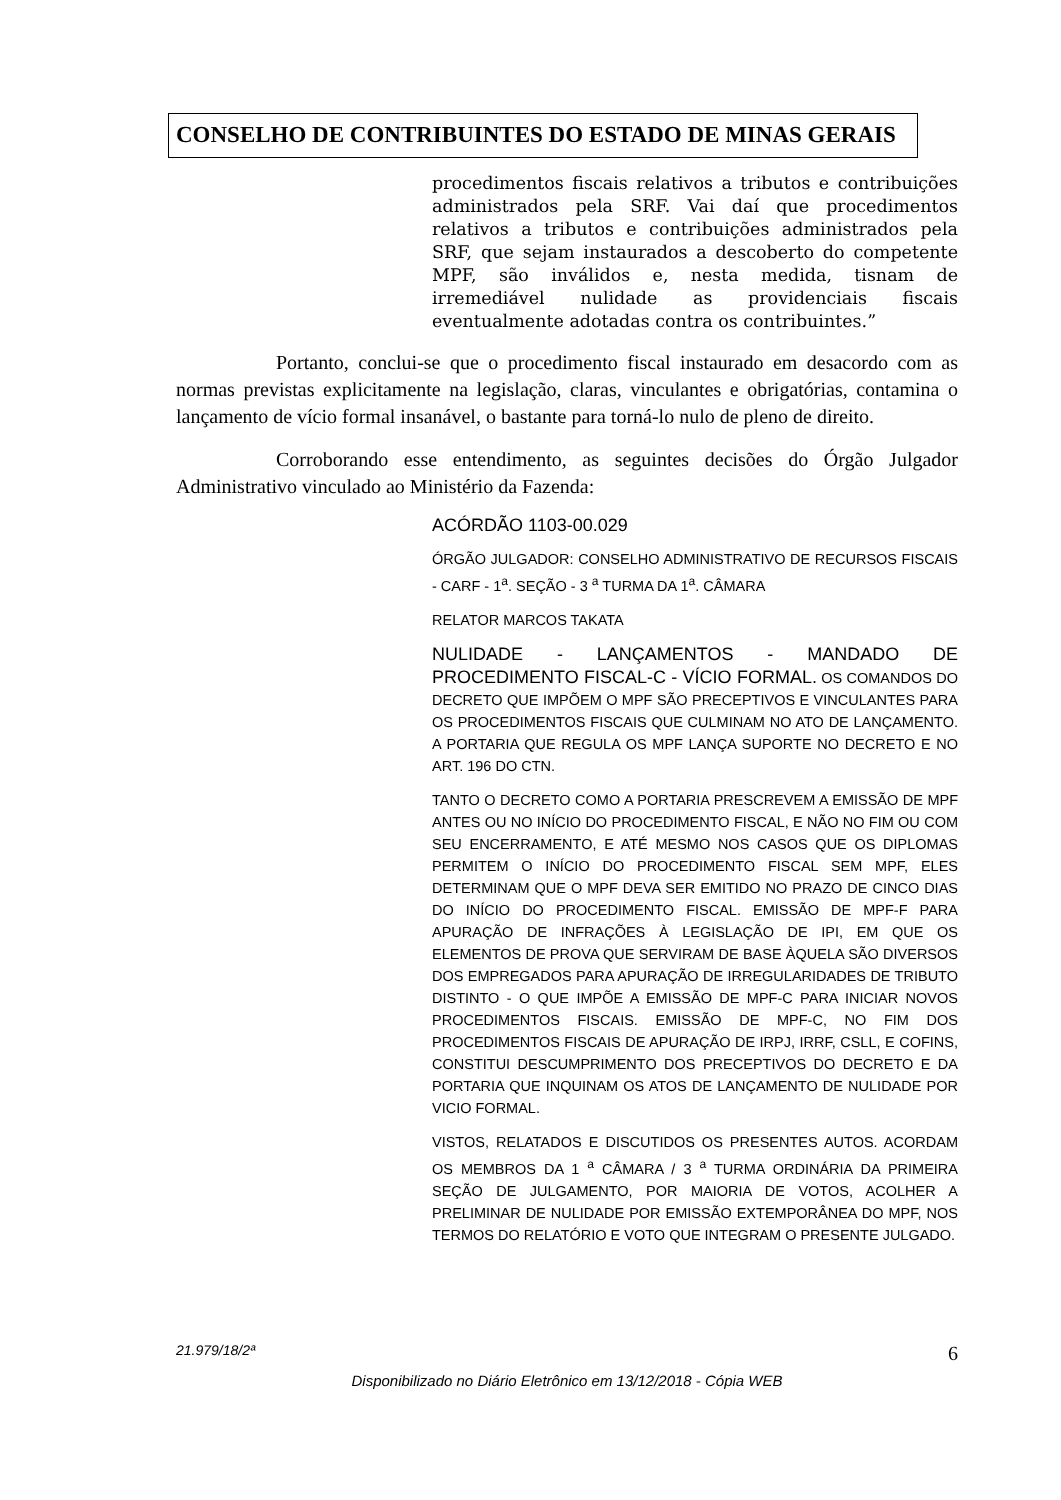CONSELHO DE CONTRIBUINTES DO ESTADO DE MINAS GERAIS
procedimentos fiscais relativos a tributos e contribuições administrados pela SRF. Vai daí que procedimentos relativos a tributos e contribuições administrados pela SRF, que sejam instaurados a descoberto do competente MPF, são inválidos e, nesta medida, tisnam de irremediável nulidade as providenciais fiscais eventualmente adotadas contra os contribuintes.”
Portanto, conclui-se que o procedimento fiscal instaurado em desacordo com as normas previstas explicitamente na legislação, claras, vinculantes e obrigatórias, contamina o lançamento de vício formal insanável, o bastante para torná-lo nulo de pleno de direito.
Corroborando esse entendimento, as seguintes decisões do Órgão Julgador Administrativo vinculado ao Ministério da Fazenda:
ACÓRDÃO 1103-00.029
ÓRGÃO JULGADOR: CONSELHO ADMINISTRATIVO DE RECURSOS FISCAIS - CARF - 1<sup>a</sup>. SEÇÃO - 3 <sup>a</sup> TURMA DA 1<sup>a</sup>. CÂMARA
RELATOR MARCOS TAKATA
NULIDADE - LANÇAMENTOS - MANDADO DE PROCEDIMENTO FISCAL-C - VÍCIO FORMAL. OS COMANDOS DO DECRETO QUE IMPÕEM O MPF SÃO PRECEPTIVOS E VINCULANTES PARA OS PROCEDIMENTOS FISCAIS QUE CULMINAM NO ATO DE LANÇAMENTO. A PORTARIA QUE REGULA OS MPF LANÇA SUPORTE NO DECRETO E NO ART. 196 DO CTN.
TANTO O DECRETO COMO A PORTARIA PRESCREVEM A EMISSÃO DE MPF ANTES OU NO INÍCIO DO PROCEDIMENTO FISCAL, E NÃO NO FIM OU COM SEU ENCERRAMENTO, E ATÉ MESMO NOS CASOS QUE OS DIPLOMAS PERMITEM O INÍCIO DO PROCEDIMENTO FISCAL SEM MPF, ELES DETERMINAM QUE O MPF DEVA SER EMITIDO NO PRAZO DE CINCO DIAS DO INÍCIO DO PROCEDIMENTO FISCAL. EMISSÃO DE MPF-F PARA APURAÇÃO DE INFRAÇÕES À LEGISLAÇÃO DE IPI, EM QUE OS ELEMENTOS DE PROVA QUE SERVIRAM DE BASE ÀQUELA SÃO DIVERSOS DOS EMPREGADOS PARA APURAÇÃO DE IRREGULARIDADES DE TRIBUTO DISTINTO - O QUE IMPÕE A EMISSÃO DE MPF-C PARA INICIAR NOVOS PROCEDIMENTOS FISCAIS. EMISSÃO DE MPF-C, NO FIM DOS PROCEDIMENTOS FISCAIS DE APURAÇÃO DE IRPJ, IRRF, CSLL, E COFINS, CONSTITUI DESCUMPRIMENTO DOS PRECEPTIVOS DO DECRETO E DA PORTARIA QUE INQUINAM OS ATOS DE LANÇAMENTO DE NULIDADE POR VICIO FORMAL.
VISTOS, RELATADOS E DISCUTIDOS OS PRESENTES AUTOS. ACORDAM OS MEMBROS DA 1 <sup>a</sup> CÂMARA / 3 <sup>a</sup> TURMA ORDINÁRIA DA PRIMEIRA SEÇÃO DE JULGAMENTO, POR MAIORIA DE VOTOS, ACOLHER A PRELIMINAR DE NULIDADE POR EMISSÃO EXTEMPORÂNEA DO MPF, NOS TERMOS DO RELATÓRIO E VOTO QUE INTEGRAM O PRESENTE JULGADO.
21.979/18/2ª 6
Disponibilizado no Diário Eletrônico em 13/12/2018 - Cópia WEB